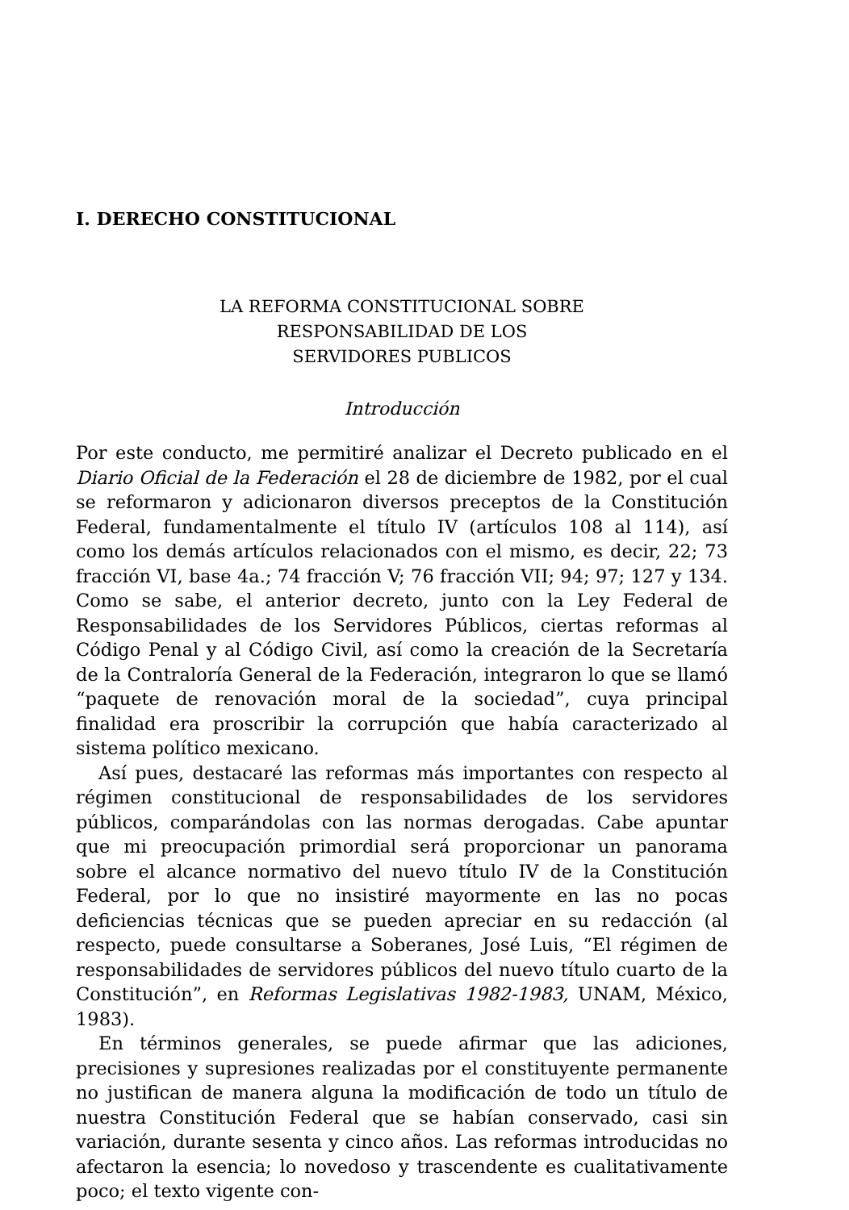I. DERECHO CONSTITUCIONAL
LA REFORMA CONSTITUCIONAL SOBRE
RESPONSABILIDAD DE LOS
SERVIDORES PUBLICOS
Introducción
Por este conducto, me permitiré analizar el Decreto publicado en el Diario Oficial de la Federación el 28 de diciembre de 1982, por el cual se reformaron y adicionaron diversos preceptos de la Constitución Federal, fundamentalmente el título IV (artículos 108 al 114), así como los demás artículos relacionados con el mismo, es decir, 22; 73 fracción VI, base 4a.; 74 fracción V; 76 fracción VII; 94; 97; 127 y 134. Como se sabe, el anterior decreto, junto con la Ley Federal de Responsabilidades de los Servidores Públicos, ciertas reformas al Código Penal y al Código Civil, así como la creación de la Secretaría de la Contraloría General de la Federación, integraron lo que se llamó “paquete de renovación moral de la sociedad”, cuya principal finalidad era proscribir la corrupción que había caracterizado al sistema político mexicano.
Así pues, destacaré las reformas más importantes con respecto al régimen constitucional de responsabilidades de los servidores públicos, comparándolas con las normas derogadas. Cabe apuntar que mi preocupación primordial será proporcionar un panorama sobre el alcance normativo del nuevo título IV de la Constitución Federal, por lo que no insistiré mayormente en las no pocas deficiencias técnicas que se pueden apreciar en su redacción (al respecto, puede consultarse a Soberanes, José Luis, “El régimen de responsabilidades de servidores públicos del nuevo título cuarto de la Constitución”, en Reformas Legislativas 1982-1983, UNAM, México, 1983).
En términos generales, se puede afirmar que las adiciones, precisiones y supresiones realizadas por el constituyente permanente no justifican de manera alguna la modificación de todo un título de nuestra Constitución Federal que se habían conservado, casi sin variación, durante sesenta y cinco años. Las reformas introducidas no afectaron la esencia; lo novedoso y trascendente es cualitativamente poco; el texto vigente con-